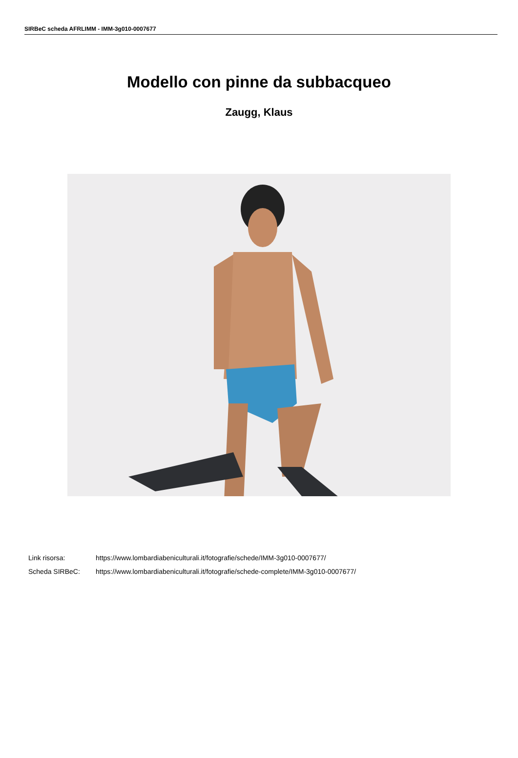SIRBeC scheda AFRLIMM - IMM-3g010-0007677
Modello con pinne da subbacqueo
Zaugg, Klaus
Link risorsa: https://www.lombardiabeniculturali.it/fotografie/schede/IMM-3g010-0007677/
Scheda SIRBeC: https://www.lombardiabeniculturali.it/fotografie/schede-complete/IMM-3g010-0007677/